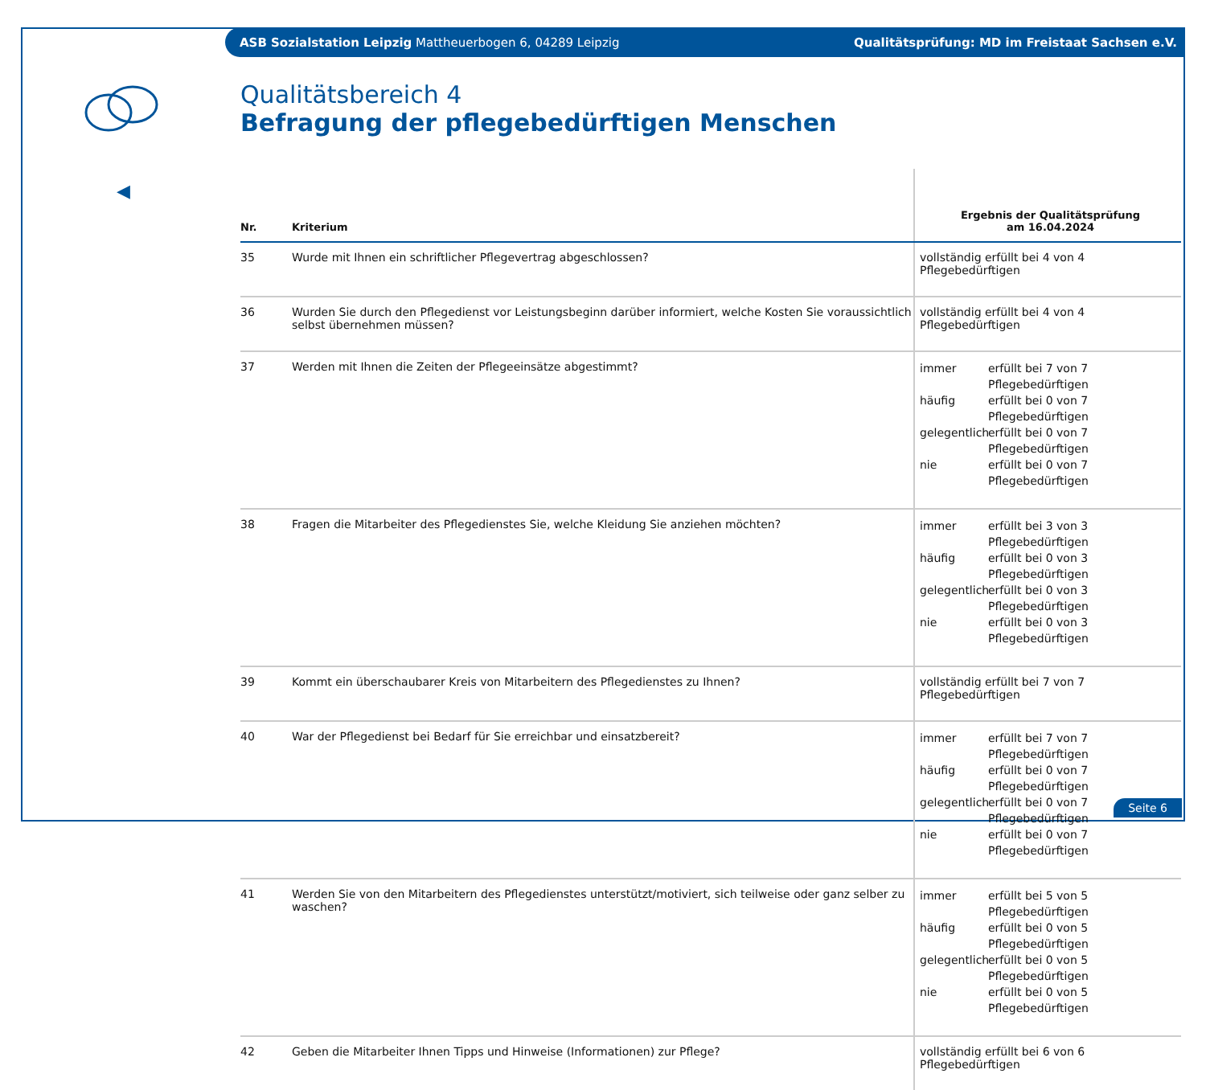ASB Sozialstation Leipzig Mattheuerbogen 6, 04289 Leipzig Qualitätsprüfung: MD im Freistaat Sachsen e.V.
◀
Qualitätsbereich 4
Befragung der pflegebedürftigen Menschen
| Nr. | Kriterium | Ergebnis der Qualitätsprüfung am 16.04.2024 |
| --- | --- | --- |
| 35 | Wurde mit Ihnen ein schriftlicher Pflegevertrag abgeschlossen? | vollständig erfüllt bei 4 von 4 Pflegebedürftigen |
| 36 | Wurden Sie durch den Pflegedienst vor Leistungsbeginn darüber informiert, welche Kosten Sie voraussichtlich selbst übernehmen müssen? | vollständig erfüllt bei 4 von 4 Pflegebedürftigen |
| 37 | Werden mit Ihnen die Zeiten der Pflegeeinsätze abgestimmt? | immer erfüllt bei 7 von 7 Pflegebedürftigen häufig erfüllt bei 0 von 7 Pflegebedürftigen gelegentlich erfüllt bei 0 von 7 Pflegebedürftigen nie erfüllt bei 0 von 7 Pflegebedürftigen |
| 38 | Fragen die Mitarbeiter des Pflegedienstes Sie, welche Kleidung Sie anziehen möchten? | immer erfüllt bei 3 von 3 Pflegebedürftigen häufig erfüllt bei 0 von 3 Pflegebedürftigen gelegentlich erfüllt bei 0 von 3 Pflegebedürftigen nie erfüllt bei 0 von 3 Pflegebedürftigen |
| 39 | Kommt ein überschaubarer Kreis von Mitarbeitern des Pflegedienstes zu Ihnen? | vollständig erfüllt bei 7 von 7 Pflegebedürftigen |
| 40 | War der Pflegedienst bei Bedarf für Sie erreichbar und einsatzbereit? | immer erfüllt bei 7 von 7 Pflegebedürftigen häufig erfüllt bei 0 von 7 Pflegebedürftigen gelegentlich erfüllt bei 0 von 7 Pflegebedürftigen nie erfüllt bei 0 von 7 Pflegebedürftigen |
| 41 | Werden Sie von den Mitarbeitern des Pflegedienstes unterstützt/motiviert, sich teilweise oder ganz selber zu waschen? | immer erfüllt bei 5 von 5 Pflegebedürftigen häufig erfüllt bei 0 von 5 Pflegebedürftigen gelegentlich erfüllt bei 0 von 5 Pflegebedürftigen nie erfüllt bei 0 von 5 Pflegebedürftigen |
| 42 | Geben die Mitarbeiter Ihnen Tipps und Hinweise (Informationen) zur Pflege? | vollständig erfüllt bei 6 von 6 Pflegebedürftigen |
Seite 6